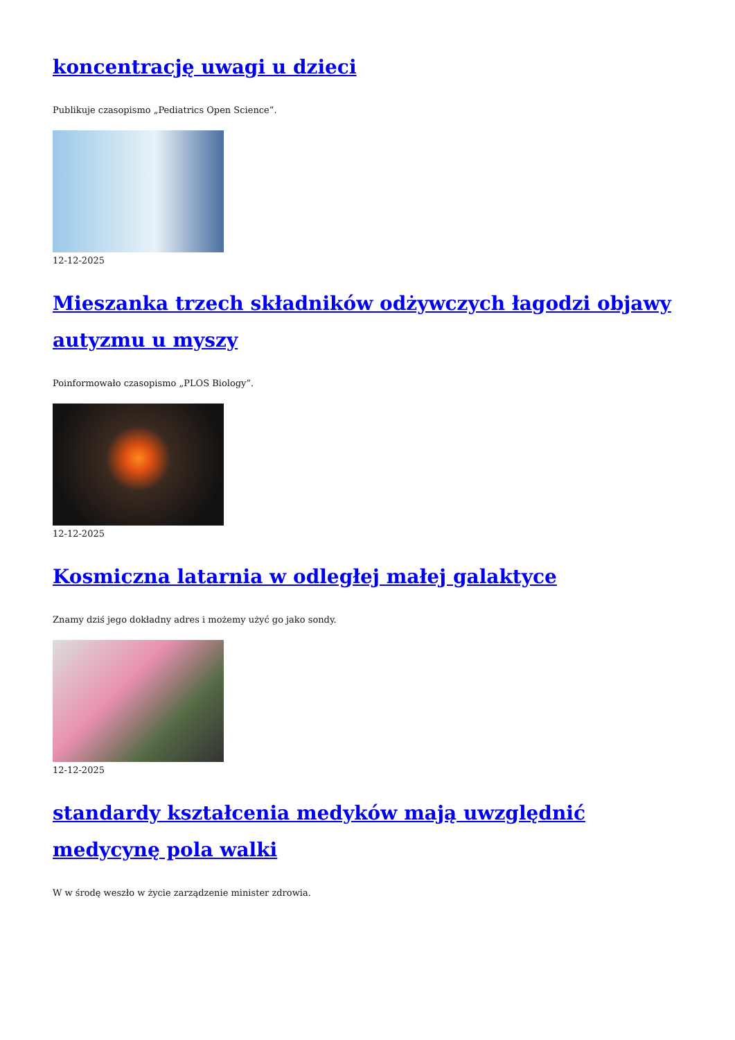koncentrację uwagi u dzieci
Publikuje czasopismo „Pediatrics Open Science”.
12-12-2025
Mieszanka trzech składników odżywczych łagodzi objawy autyzmu u myszy
Poinformowało czasopismo „PLOS Biology”.
12-12-2025
Kosmiczna latarnia w odległej małej galaktyce
Znamy dziś jego dokładny adres i możemy użyć go jako sondy.
12-12-2025
standardy kształcenia medyków mają uwzględnić medycynę pola walki
W w środę weszło w życie zarządzenie minister zdrowia.